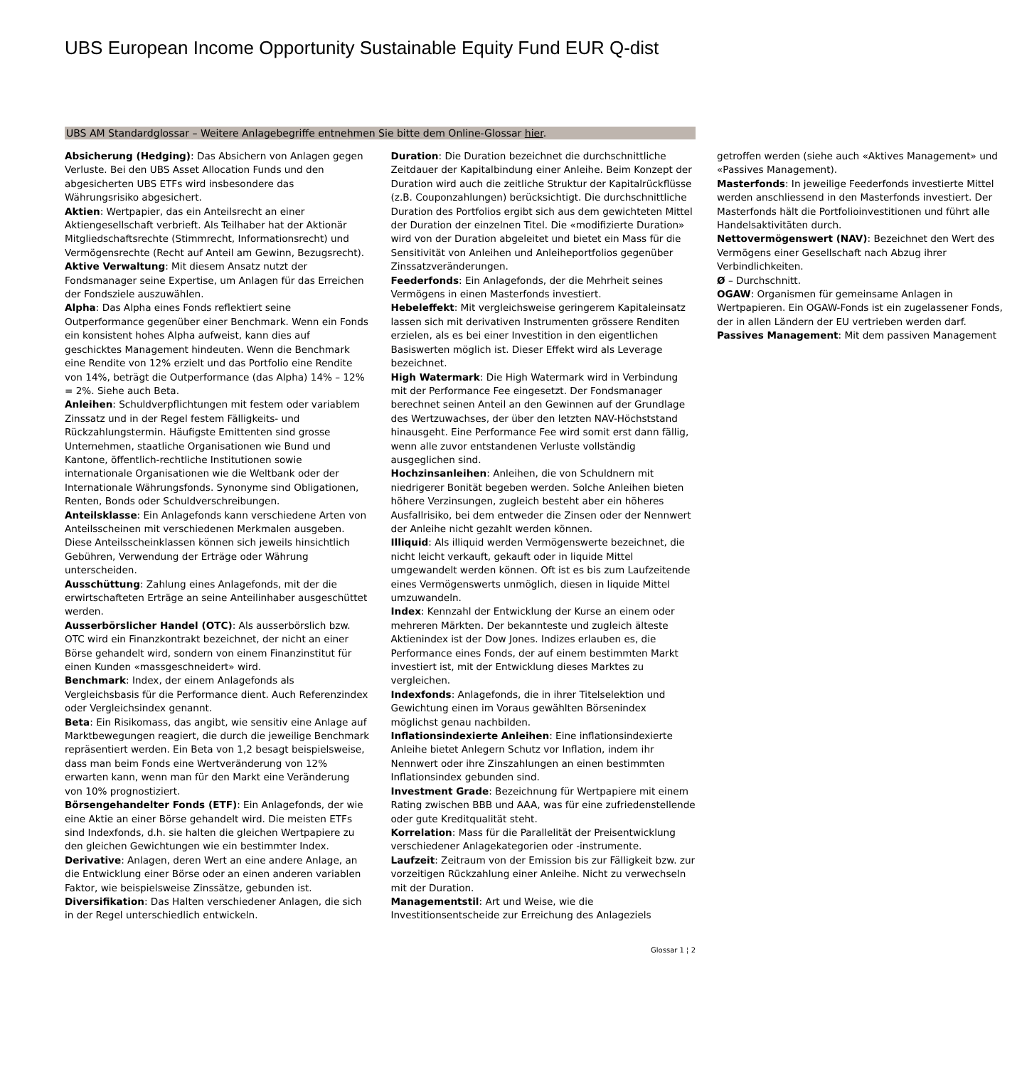UBS European Income Opportunity Sustainable Equity Fund EUR Q-dist
UBS AM Standardglossar – Weitere Anlagebegriffe entnehmen Sie bitte dem Online-Glossar hier.
Absicherung (Hedging): Das Absichern von Anlagen gegen Verluste. Bei den UBS Asset Allocation Funds und den abgesicherten UBS ETFs wird insbesondere das Währungsrisiko abgesichert.
Aktien: Wertpapier, das ein Anteilsrecht an einer Aktiengesellschaft verbrieft. Als Teilhaber hat der Aktionär Mitgliedschaftsrechte (Stimmrecht, Informationsrecht) und Vermögensrechte (Recht auf Anteil am Gewinn, Bezugsrecht).
Aktive Verwaltung: Mit diesem Ansatz nutzt der Fondsmanager seine Expertise, um Anlagen für das Erreichen der Fondsziele auszuwählen.
Alpha: Das Alpha eines Fonds reflektiert seine Outperformance gegenüber einer Benchmark. Wenn ein Fonds ein konsistent hohes Alpha aufweist, kann dies auf geschicktes Management hindeuten. Wenn die Benchmark eine Rendite von 12% erzielt und das Portfolio eine Rendite von 14%, beträgt die Outperformance (das Alpha) 14% – 12% = 2%. Siehe auch Beta.
Anleihen: Schuldverpflichtungen mit festem oder variablem Zinssatz und in der Regel festem Fälligkeits- und Rückzahlungstermin. Häufigste Emittenten sind grosse Unternehmen, staatliche Organisationen wie Bund und Kantone, öffentlich-rechtliche Institutionen sowie internationale Organisationen wie die Weltbank oder der Internationale Währungsfonds. Synonyme sind Obligationen, Renten, Bonds oder Schuldverschreibungen.
Anteilsklasse: Ein Anlagefonds kann verschiedene Arten von Anteilsscheinen mit verschiedenen Merkmalen ausgeben. Diese Anteilsscheinklassen können sich jeweils hinsichtlich Gebühren, Verwendung der Erträge oder Währung unterscheiden.
Ausschüttung: Zahlung eines Anlagefonds, mit der die erwirtschafteten Erträge an seine Anteilinhaber ausgeschüttet werden.
Ausserbörslicher Handel (OTC): Als ausserbörslich bzw. OTC wird ein Finanzkontrakt bezeichnet, der nicht an einer Börse gehandelt wird, sondern von einem Finanzinstitut für einen Kunden «massgeschneidert» wird.
Benchmark: Index, der einem Anlagefonds als Vergleichsbasis für die Performance dient. Auch Referenzindex oder Vergleichsindex genannt.
Beta: Ein Risikomass, das angibt, wie sensitiv eine Anlage auf Marktbewegungen reagiert, die durch die jeweilige Benchmark repräsentiert werden. Ein Beta von 1,2 besagt beispielsweise, dass man beim Fonds eine Wertveränderung von 12% erwarten kann, wenn man für den Markt eine Veränderung von 10% prognostiziert.
Börsengehandelter Fonds (ETF): Ein Anlagefonds, der wie eine Aktie an einer Börse gehandelt wird. Die meisten ETFs sind Indexfonds, d.h. sie halten die gleichen Wertpapiere zu den gleichen Gewichtungen wie ein bestimmter Index.
Derivative: Anlagen, deren Wert an eine andere Anlage, an die Entwicklung einer Börse oder an einen anderen variablen Faktor, wie beispielsweise Zinssätze, gebunden ist.
Diversifikation: Das Halten verschiedener Anlagen, die sich in der Regel unterschiedlich entwickeln.
Duration: Die Duration bezeichnet die durchschnittliche Zeitdauer der Kapitalbindung einer Anleihe. Beim Konzept der Duration wird auch die zeitliche Struktur der Kapitalrückflüsse (z.B. Couponzahlungen) berücksichtigt. Die durchschnittliche Duration des Portfolios ergibt sich aus dem gewichteten Mittel der Duration der einzelnen Titel. Die «modifizierte Duration» wird von der Duration abgeleitet und bietet ein Mass für die Sensitivität von Anleihen und Anleiheportfolios gegenüber Zinssatzveränderungen.
Feederfonds: Ein Anlagefonds, der die Mehrheit seines Vermögens in einen Masterfonds investiert.
Hebeleffekt: Mit vergleichsweise geringerem Kapitaleinsatz lassen sich mit derivativen Instrumenten grössere Renditen erzielen, als es bei einer Investition in den eigentlichen Basiswerten möglich ist. Dieser Effekt wird als Leverage bezeichnet.
High Watermark: Die High Watermark wird in Verbindung mit der Performance Fee eingesetzt. Der Fondsmanager berechnet seinen Anteil an den Gewinnen auf der Grundlage des Wertzuwachses, der über den letzten NAV-Höchststand hinausgeht. Eine Performance Fee wird somit erst dann fällig, wenn alle zuvor entstandenen Verluste vollständig ausgeglichen sind.
Hochzinsanleihen: Anleihen, die von Schuldnern mit niedrigerer Bonität begeben werden. Solche Anleihen bieten höhere Verzinsungen, zugleich besteht aber ein höheres Ausfallrisiko, bei dem entweder die Zinsen oder der Nennwert der Anleihe nicht gezahlt werden können.
Illiquid: Als illiquid werden Vermögenswerte bezeichnet, die nicht leicht verkauft, gekauft oder in liquide Mittel umgewandelt werden können. Oft ist es bis zum Laufzeitende eines Vermögenswerts unmöglich, diesen in liquide Mittel umzuwandeln.
Index: Kennzahl der Entwicklung der Kurse an einem oder mehreren Märkten. Der bekannteste und zugleich älteste Aktienindex ist der Dow Jones. Indizes erlauben es, die Performance eines Fonds, der auf einem bestimmten Markt investiert ist, mit der Entwicklung dieses Marktes zu vergleichen.
Indexfonds: Anlagefonds, die in ihrer Titelselektion und Gewichtung einen im Voraus gewählten Börsenindex möglichst genau nachbilden.
Inflationsindexierte Anleihen: Eine inflationsindexierte Anleihe bietet Anlegern Schutz vor Inflation, indem ihr Nennwert oder ihre Zinszahlungen an einen bestimmten Inflationsindex gebunden sind.
Investment Grade: Bezeichnung für Wertpapiere mit einem Rating zwischen BBB und AAA, was für eine zufriedenstellende oder gute Kreditqualität steht.
Korrelation: Mass für die Parallelität der Preisentwicklung verschiedener Anlagekategorien oder -instrumente.
Laufzeit: Zeitraum von der Emission bis zur Fälligkeit bzw. zur vorzeitigen Rückzahlung einer Anleihe. Nicht zu verwechseln mit der Duration.
Managementstil: Art und Weise, wie die Investitionsentscheide zur Erreichung des Anlageziels getroffen werden (siehe auch «Aktives Management» und «Passives Management).
Masterfonds: In jeweilige Feederfonds investierte Mittel werden anschliessend in den Masterfonds investiert. Der Masterfonds hält die Portfolioinvestitionen und führt alle Handelsaktivitäten durch.
Nettovermögenswert (NAV): Bezeichnet den Wert des Vermögens einer Gesellschaft nach Abzug ihrer Verbindlichkeiten.
Ø – Durchschnitt.
OGAW: Organismen für gemeinsame Anlagen in Wertpapieren. Ein OGAW-Fonds ist ein zugelassener Fonds, der in allen Ländern der EU vertrieben werden darf.
Passives Management: Mit dem passiven Management
Glossar 1 ¦ 2